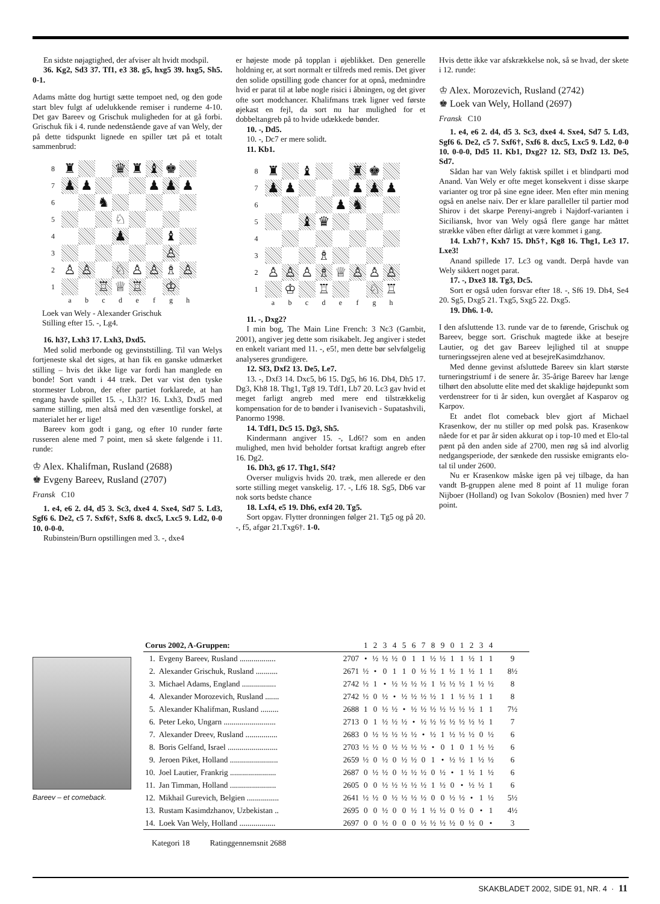En sidste nøjagtighed, der afviser alt hvidt modspil.
36. Kg2, Sd3 37. Tf1, e3 38. g5, hxg5 39. hxg5, Sh5. 0-1.
Adams måtte dog hurtigt sætte tempoet ned, og den gode start blev fulgt af udelukkende remiser i runderne 4-10. Det gav Bareev og Grischuk muligheden for at gå forbi. Grischuk fik i 4. runde nedenstående gave af van Wely, der på dette tidspunkt lignede en spiller tæt på et totalt sammenbrud:
| 8 | ♜ | | | ♛ | ♜ | ♝ | ♚ | |
| 7 | ♟ | ♟ | | | | ♟ | ♟ | ♟ |
| 6 | | | ♞ | | | | | |
| 5 | | | | ♘ | | | | |
| 4 | | | | ♟ | | | ♝ | |
| 3 | | | | | | | ♙ | |
| 2 | ♙ | ♙ | | ♘ | ♙ | ♙ | ♗ | ♙ |
| 1 | | | ♖ | ♕ | ♖ | | ♔ | |
| | a | b | c | d | e | f | g | h |
Loek van Wely - Alexander Grischuk
Stilling efter 15. -, Lg4.
16. h3?, Lxh3 17. Lxh3, Dxd5.
Med solid merbonde og gevinststilling. Til van Welys fortjeneste skal det siges, at han fik en ganske udmærket stilling – hvis det ikke lige var fordi han manglede en bonde! Sort vandt i 44 træk. Det var vist den tyske stormester Lobron, der efter partiet forklarede, at han engang havde spillet 15. -, Lh3!? 16. Lxh3, Dxd5 med samme stilling, men altså med den væsentlige forskel, at materialet her er lige!
Bareev kom godt i gang, og efter 10 runder førte russeren alene med 7 point, men så skete følgende i 11. runde:
♔ Alex. Khalifman, Rusland (2688)
♚ Evgeny Bareev, Rusland (2707)
Fransk C10
1. e4, e6 2. d4, d5 3. Sc3, dxe4 4. Sxe4, Sd7 5. Ld3, Sgf6 6. De2, c5 7. Sxf6†, Sxf6 8. dxc5, Lxc5 9. Ld2, 0-0 10. 0-0-0.
Rubinstein/Burn opstillingen med 3. -, dxe4
er højeste mode på topplan i øjeblikket. Den generelle holdning er, at sort normalt er tilfreds med remis. Det giver den solide opstilling gode chancer for at opnå, medmindre hvid er parat til at løbe nogle risici i åbningen, og det giver ofte sort modchancer. Khalifmans træk ligner ved første øjekast en fejl, da sort nu har mulighed for et dobbeltangreb på to hvide udækkede bønder.
10. -, Dd5.
10. -, Dc7 er mere solidt.
11. Kb1.
| 8 | ♜ | | ♝ | | | ♜ | ♚ | |
| 7 | ♟ | ♟ | | | | ♟ | ♟ | ♟ |
| 6 | | | | | ♟ | ♞ | | |
| 5 | | | ♝ | ♛ | | | | |
| 4 | | | | | | | | |
| 3 | | | | ♗ | | | | |
| 2 | ♙ | ♙ | ♙ | ♗ | ♕ | ♙ | ♙ | ♙ |
| 1 | | ♔ | | ♖ | | | ♘ | ♖ |
| | a | b | c | d | e | f | g | h |
11. -, Dxg2?
I min bog, The Main Line French: 3 Nc3 (Gambit, 2001), angiver jeg dette som risikabelt. Jeg angiver i stedet en enkelt variant med 11. -, e5!, men dette bør selvfølgelig analyseres grundigere.
12. Sf3, Dxf2 13. De5, Le7.
13. -, Dxf3 14. Dxc5, b6 15. Dg5, h6 16. Dh4, Dh5 17. Dg3, Kh8 18. Thg1, Tg8 19. Tdf1, Lb7 20. Lc3 gav hvid et meget farligt angreb med mere end tilstrækkelig kompensation for de to bønder i Ivanisevich - Supatashvili, Panormo 1998.
14. Tdf1, Dc5 15. Dg3, Sh5.
Kindermann angiver 15. -, Ld6!? som en anden mulighed, men hvid beholder fortsat kraftigt angreb efter 16. Dg2.
16. Dh3, g6 17. Thg1, Sf4?
Overser muligvis hvids 20. træk, men allerede er den sorte stilling meget vanskelig. 17. -, Lf6 18. Sg5, Db6 var nok sorts bedste chance
18. Lxf4, e5 19. Dh6, exf4 20. Tg5.
Sort opgav. Flytter dronningen følger 21. Tg5 og på 20. -, f5, afgør 21.Txg6†. 1-0.
Hvis dette ikke var afskrækkelse nok, så se hvad, der skete i 12. runde:
♔ Alex. Morozevich, Rusland (2742)
♚ Loek van Wely, Holland (2697)
Fransk C10
1. e4, e6 2. d4, d5 3. Sc3, dxe4 4. Sxe4, Sd7 5. Ld3, Sgf6 6. De2, c5 7. Sxf6†, Sxf6 8. dxc5, Lxc5 9. Ld2, 0-0 10. 0-0-0, Dd5 11. Kb1, Dxg2? 12. Sf3, Dxf2 13. De5, Sd7.
Sådan har van Wely faktisk spillet i et blindparti mod Anand. Van Wely er ofte meget konsekvent i disse skarpe varianter og tror på sine egne ideer. Men efter min mening også en anelse naiv. Der er klare paralleller til partier mod Shirov i det skarpe Perenyi-angreb i Najdorf-varianten i Siciliansk, hvor van Wely også flere gange har måttet strække våben efter dårligt at være kommet i gang.
14. Lxh7†, Kxh7 15. Dh5†, Kg8 16. Thg1, Le3 17. Lxe3!
Anand spillede 17. Lc3 og vandt. Derpå havde van Wely sikkert noget parat.
17. -, Dxe3 18. Tg3, Dc5.
Sort er også uden forsvar efter 18. -, Sf6 19. Dh4, Se4 20. Sg5, Dxg5 21. Txg5, Sxg5 22. Dxg5.
19. Dh6. 1-0.
I den afsluttende 13. runde var de to førende, Grischuk og Bareev, begge sort. Grischuk magtede ikke at besejre Lautier, og det gav Bareev lejlighed til at snuppe turneringssejren alene ved at besejreKasimdzhanov.
Med denne gevinst afsluttede Bareev sin klart største turneringstriumf i de senere år. 35-årige Bareev har længe tilhørt den absolutte elite med det skaklige højdepunkt som verdenstreer for ti år siden, kun overgået af Kasparov og Karpov.
Et andet flot comeback blev gjort af Michael Krasenkow, der nu stiller op med polsk pas. Krasenkow nåede for et par år siden akkurat op i top-10 med et Elo-tal pænt på den anden side af 2700, men røg så ind alvorlig nedgangsperiode, der sænkede den russiske emigrants elo-tal til under 2600.
Nu er Krasenkow måske igen på vej tilbage, da han vandt B-gruppen alene med 8 point af 11 mulige foran Nijboer (Holland) og Ivan Sokolov (Bosnien) med hver 7 point.
Bareev – et comeback.
| Corus 2002, A-Gruppen: | | | 1 | 2 | 3 | 4 | 5 | 6 | 7 | 8 | 9 | 0 | 1 | 2 | 3 | 4 | |
| --- | --- | --- | --- | --- | --- | --- | --- | --- | --- | --- | --- | --- | --- | --- | --- | --- | --- |
| 1. | Evgeny Bareev, Rusland .................. | 2707 | • | ½ | ½ | ½ | 0 | 1 | 1 | ½ | ½ | 1 | 1 | ½ | 1 | 1 | 9 |
| 2. | Alexander Grischuk, Rusland ........... | 2671 | ½ | • | 0 | 1 | 1 | 0 | ½ | ½ | 1 | ½ | 1 | ½ | 1 | 1 | 8½ |
| 3. | Michael Adams, England ................. | 2742 | ½ | 1 | • | ½ | ½ | ½ | ½ | 1 | ½ | ½ | ½ | 1 | ½ | ½ | 8 |
| 4. | Alexander Morozevich, Rusland ....... | 2742 | ½ | 0 | ½ | • | ½ | ½ | ½ | ½ | 1 | 1 | ½ | ½ | 1 | 1 | 8 |
| 5. | Alexander Khalifman, Rusland ......... | 2688 | 1 | 0 | ½ | ½ | • | ½ | ½ | ½ | ½ | ½ | ½ | ½ | 1 | 1 | 7½ |
| 6. | Peter Leko, Ungarn .......................... | 2713 | 0 | 1 | ½ | ½ | ½ | • | ½ | ½ | ½ | ½ | ½ | ½ | ½ | 1 | 7 |
| 7. | Alexander Dreev, Rusland ................ | 2683 | 0 | ½ | ½ | ½ | ½ | ½ | • | ½ | 1 | ½ | ½ | ½ | 0 | ½ | 6 |
| 8. | Boris Gelfand, Israel ......................... | 2703 | ½ | ½ | 0 | ½ | ½ | ½ | ½ | • | 0 | 1 | 0 | 1 | ½ | ½ | 6 |
| 9. | Jeroen Piket, Holland ........................ | 2659 | ½ | 0 | ½ | 0 | ½ | ½ | 0 | 1 | • | ½ | ½ | 1 | ½ | ½ | 6 |
| 10. | Joel Lautier, Frankrig ....................... | 2687 | 0 | ½ | ½ | 0 | ½ | ½ | ½ | 0 | ½ | • | 1 | ½ | 1 | ½ | 6 |
| 11. | Jan Timman, Holland ....................... | 2605 | 0 | 0 | ½ | ½ | ½ | ½ | ½ | 1 | ½ | 0 | • | ½ | ½ | 1 | 6 |
| 12. | Mikhail Gurevich, Belgien ................ | 2641 | ½ | ½ | 0 | ½ | ½ | ½ | ½ | 0 | 0 | ½ | ½ | • | 1 | ½ | 5½ |
| 13. | Rustam Kasimdzhanov, Uzbekistan .. | 2695 | 0 | 0 | ½ | 0 | 0 | ½ | 1 | ½ | ½ | 0 | ½ | 0 | • | 1 | 4½ |
| 14. | Loek Van Wely, Holland .................. | 2697 | 0 | 0 | ½ | 0 | 0 | 0 | ½ | ½ | ½ | ½ | 0 | ½ | 0 | • | 3 |
Kategori 18 Ratinggennemsnit 2688
SKAKBLADET 2002, SIDE 91, NR. 4 · 11